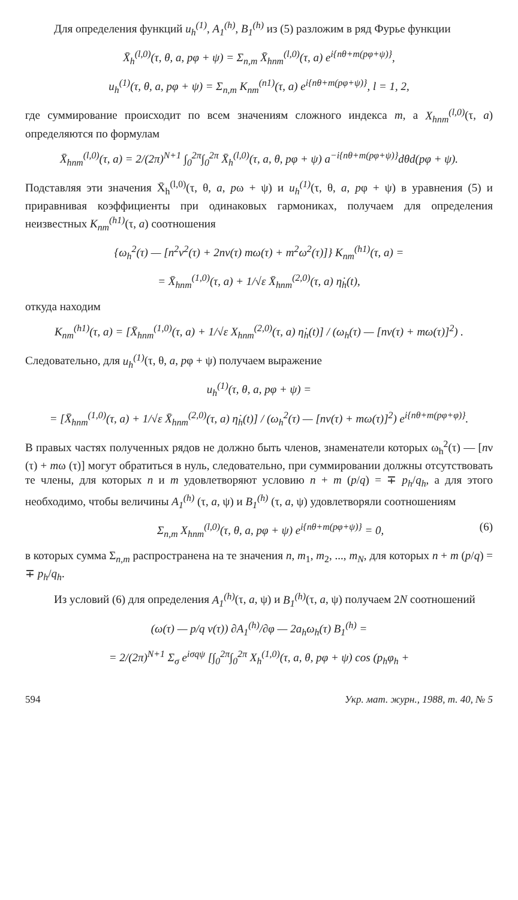Для определения функций u<sub>h</sub><sup>(1)</sup>, A<sub>1</sub><sup>(h)</sup>, B<sub>1</sub><sup>(h)</sup> из (5) разложим в ряд Фурье функции
X̄<sub>h</sub><sup>(l,0)</sup>(τ, θ, a, pφ + ψ) = Σ<sub>n,m</sub> X̄<sub>hnm</sub><sup>(l,0)</sup>(τ, a) e<sup>i{nθ+m(pφ+ψ)}</sup>,
u<sub>h</sub><sup>(1)</sup>(τ, θ, a, pφ + ψ) = Σ<sub>n,m</sub> K<sub>nm</sub><sup>(n1)</sup>(τ, a) e<sup>i{nθ+m(pφ+ψ)}</sup>, l = 1, 2,
где суммирование происходит по всем значениям сложного индекса m, а X<sub>hnm</sub><sup>(l,0)</sup>(τ, a) определяются по формулам
X̄<sub>hnm</sub><sup>(l,0)</sup>(τ, a) = 2/(2π)<sup>N+1</sup> ∫<sub>0</sub><sup>2π</sup>∫<sub>0</sub><sup>2π</sup> X̄<sub>h</sub><sup>(l,0)</sup>(τ, a, θ, pφ + ψ) a<sup>−i{nθ+m(pφ+ψ)}</sup>dθd(pφ + ψ).
Подставляя эти значения X̄<sub>h</sub><sup>(l,0)</sup>(τ, θ, a, pω + ψ) и u<sub>h</sub><sup>(1)</sup>(τ, θ, a, pφ + ψ) в уравнения (5) и приравнивая коэффициенты при одинаковых гармониках, получаем для определения неизвестных K<sub>nm</sub><sup>(h1)</sup>(τ, a) соотношения
{ω<sub>h</sub><sup>2</sup>(τ) — [n<sup>2</sup>ν<sup>2</sup>(τ) + 2nν(τ) mω(τ) + m<sup>2</sup>ω<sup>2</sup>(τ)]} K<sub>nm</sub><sup>(h1)</sup>(τ, a) =
= X̄<sub>hnm</sub><sup>(1,0)</sup>(τ, a) + 1/√ε X̄<sub>hnm</sub><sup>(2,0)</sup>(τ, a) η̇<sub>h</sub>(t),
откуда находим
K<sub>nm</sub><sup>(h1)</sup>(τ, a) = [X̄<sub>hnm</sub><sup>(1,0)</sup>(τ, a) + 1/√ε X<sub>hnm</sub><sup>(2,0)</sup>(τ, a) η̇<sub>h</sub>(t)] / (ω<sub>h</sub>(τ) — [nν(τ) + mω(τ)]<sup>2</sup>) .
Следовательно, для u<sub>h</sub><sup>(1)</sup>(τ, θ, a, pφ + ψ) получаем выражение
u<sub>h</sub><sup>(1)</sup>(τ, θ, a, pφ + ψ) =
= [X̄<sub>hnm</sub><sup>(1,0)</sup>(τ, a) + 1/√ε X̄<sub>hnm</sub><sup>(2,0)</sup>(τ, a) η̇<sub>h</sub>(t)] / (ω<sub>h</sub><sup>2</sup>(τ) — [nν(τ) + mω(τ)]<sup>2</sup>) e<sup>i{nθ+m(pφ+φ)}</sup>.
В правых частях полученных рядов не должно быть членов, знаменатели которых ω<sub>h</sub><sup>2</sup>(τ) — [nν (τ) + mω (τ)] могут обратиться в нуль, следовательно, при суммировании должны отсутствовать те члены, для которых n и m удовлетворяют условию n + m (p/q) = ∓ p<sub>h</sub>/q<sub>h</sub>, а для этого необходимо, чтобы величины A<sub>1</sub><sup>(h)</sup> (τ, a, ψ) и B<sub>1</sub><sup>(h)</sup> (τ, a, ψ) удовлетворяли соотношениям
Σ<sub>n,m</sub> X<sub>hnm</sub><sup>(l,0)</sup>(τ, θ, a, pφ + ψ) e<sup>i{nθ+m(pφ+ψ)}</sup> = 0, (6)
в которых сумма Σ<sub>n,m</sub> распространена на те значения n, m<sub>1</sub>, m<sub>2</sub>, ..., m<sub>N</sub>, для которых n + m (p/q) = ∓ p<sub>h</sub>/q<sub>h</sub>.
Из условий (6) для определения A<sub>1</sub><sup>(h)</sup>(τ, a, ψ) и B<sub>1</sub><sup>(h)</sup>(τ, a, ψ) получаем 2N соотношений
(ω(τ) — p/q ν(τ)) ∂A<sub>1</sub><sup>(h)</sup>/∂φ — 2a<sub>h</sub>ω<sub>h</sub>(τ) B<sub>1</sub><sup>(h)</sup> =
= 2/(2π)<sup>N+1</sup> Σ<sub>σ</sub> e<sup>iσqψ</sup> [∫<sub>0</sub><sup>2π</sup>∫<sub>0</sub><sup>2π</sup> X<sub>h</sub><sup>(1,0)</sup>(τ, a, θ, pφ + ψ) cos (p<sub>h</sub>φ<sub>h</sub> +
594 Укр. мат. журн., 1988, т. 40, № 5